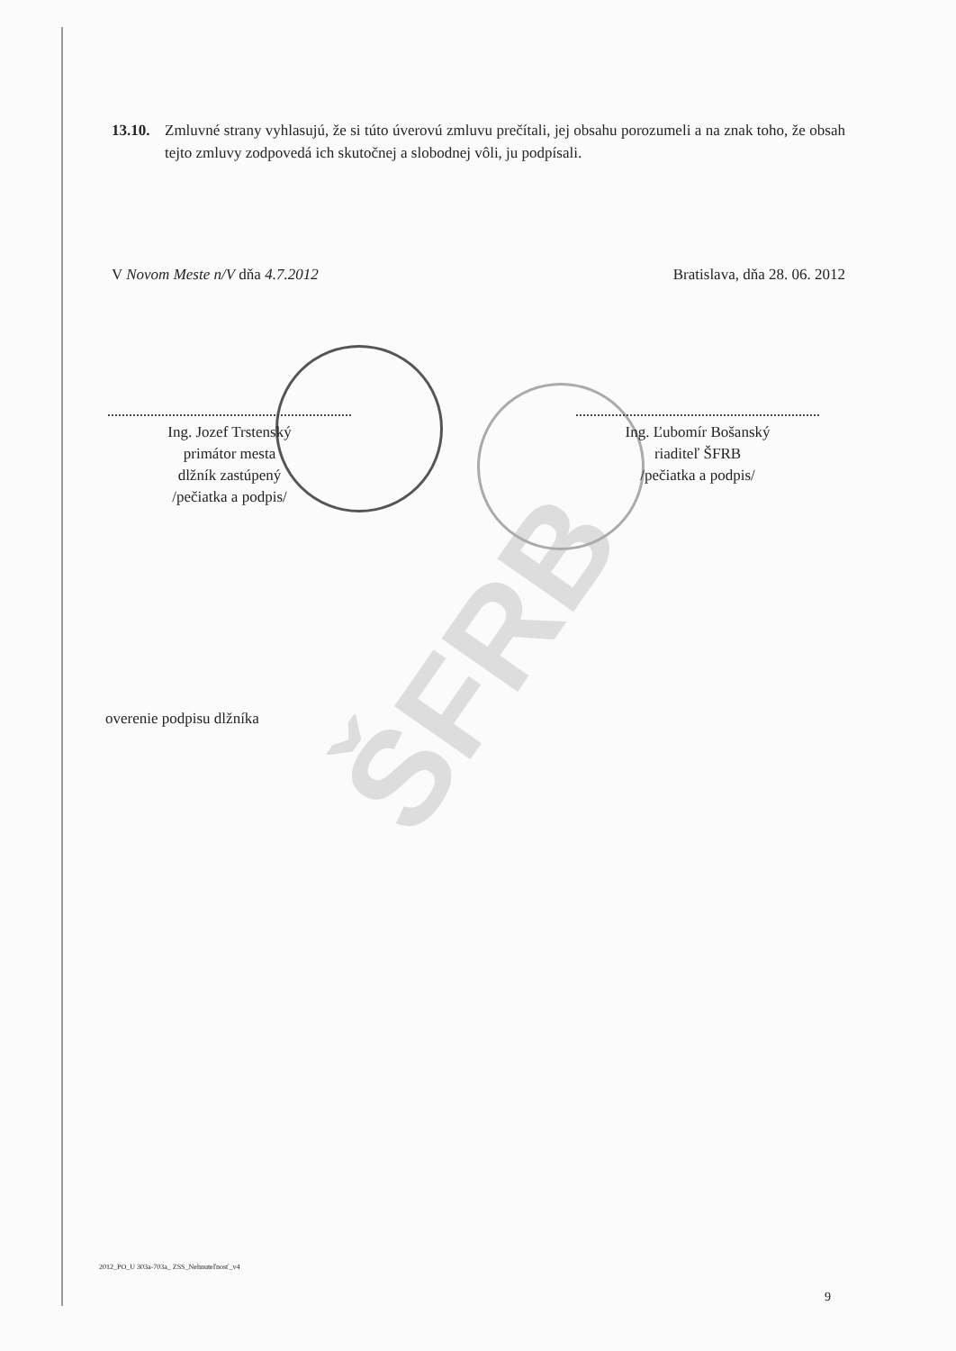ŠFRB
13.10.
Zmluvné strany vyhlasujú, že si túto úverovú zmluvu prečítali, jej obsahu porozumeli a na znak toho, že obsah tejto zmluvy zodpovedá ich skutočnej a slobodnej vôli, ju podpísali.
V Novom Meste n/V dňa 4.7.2012 Bratislava, dňa 28. 06. 2012
Ing. Jozef Trstenský
primátor mesta
dlžník zastúpený
/pečiatka a podpis/
Ing. Ľubomír Bošanský
riaditeľ ŠFRB
/pečiatka a podpis/
overenie podpisu dlžníka
2012_PO_U 303a-703a_ ZSS_Nehnuteľnosť_v4
9